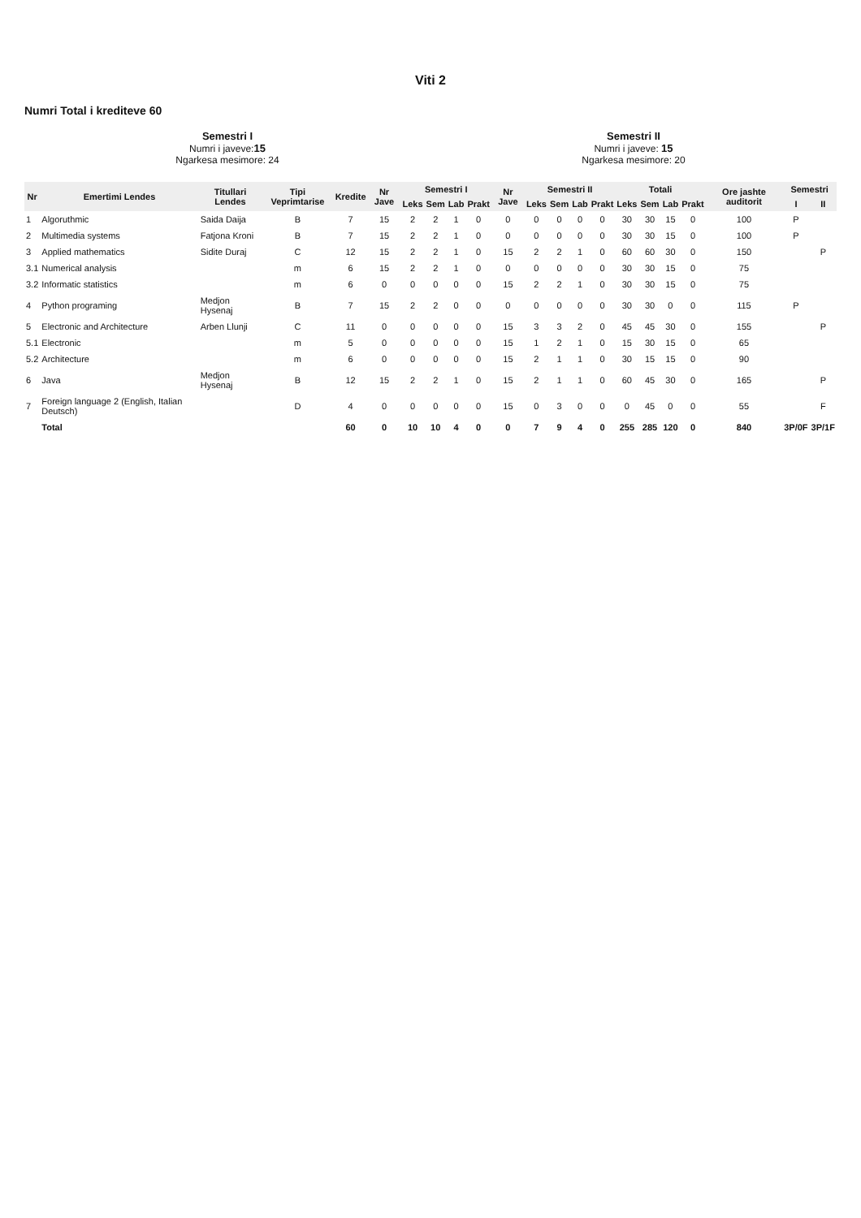Viti 2
Numri Total i krediteve 60
Semestri I
Numri i javeve:15
Ngarkesa mesimore: 24
Semestri II
Numri i javeve: 15
Ngarkesa mesimore: 20
| Nr | Emertimi Lendes | Titullari Lendes | Tipi Veprimtarise | Kredite | Nr Jave | Semestri I | | | | Nr Jave | Semestri II | | | | Totali | | | | Ore jashte auditorit | Semestri | |
| --- | --- | --- | --- | --- | --- | --- | --- | --- | --- | --- | --- | --- | --- | --- | --- | --- | --- | --- | --- | --- | --- |
| | | | | | | Leks | Sem | Lab | Prakt | | Leks | Sem | Lab | Prakt | Leks | Sem | Lab | Prakt | | I | II |
| 1 | Algoruthmic | Saida Daija | B | 7 | 15 | 2 | 2 | 1 | 0 | 0 | 0 | 0 | 0 | 0 | 30 | 30 | 15 | 0 | 100 | P | |
| 2 | Multimedia systems | Fatjona Kroni | B | 7 | 15 | 2 | 2 | 1 | 0 | 0 | 0 | 0 | 0 | 0 | 30 | 30 | 15 | 0 | 100 | P | |
| 3 | Applied mathematics | Sidite Duraj | C | 12 | 15 | 2 | 2 | 1 | 0 | 15 | 2 | 2 | 1 | 0 | 60 | 60 | 30 | 0 | 150 | | P |
| 3.1 | Numerical analysis | | m | 6 | 15 | 2 | 2 | 1 | 0 | 0 | 0 | 0 | 0 | 0 | 30 | 30 | 15 | 0 | 75 | | |
| 3.2 | Informatic statistics | | m | 6 | 0 | 0 | 0 | 0 | 0 | 15 | 2 | 2 | 1 | 0 | 30 | 30 | 15 | 0 | 75 | | |
| 4 | Python programing | Medjon Hysenaj | B | 7 | 15 | 2 | 2 | 0 | 0 | 0 | 0 | 0 | 0 | 0 | 30 | 30 | 0 | 0 | 115 | P | |
| 5 | Electronic and Architecture | Arben Llunji | C | 11 | 0 | 0 | 0 | 0 | 0 | 15 | 3 | 3 | 2 | 0 | 45 | 45 | 30 | 0 | 155 | | P |
| 5.1 | Electronic | | m | 5 | 0 | 0 | 0 | 0 | 0 | 15 | 1 | 2 | 1 | 0 | 15 | 30 | 15 | 0 | 65 | | |
| 5.2 | Architecture | | m | 6 | 0 | 0 | 0 | 0 | 0 | 15 | 2 | 1 | 1 | 0 | 30 | 15 | 15 | 0 | 90 | | |
| 6 | Java | Medjon Hysenaj | B | 12 | 15 | 2 | 2 | 1 | 0 | 15 | 2 | 1 | 1 | 0 | 60 | 45 | 30 | 0 | 165 | | P |
| 7 | Foreign language 2 (English, Italian Deutsch) | | D | 4 | 0 | 0 | 0 | 0 | 0 | 15 | 0 | 3 | 0 | 0 | 0 | 45 | 0 | 0 | 55 | | F |
| | Total | | | 60 | 0 | 10 | 10 | 4 | 0 | 0 | 7 | 9 | 4 | 0 | 255 | 285 | 120 | 0 | 840 | 3P/0F | 3P/1F |